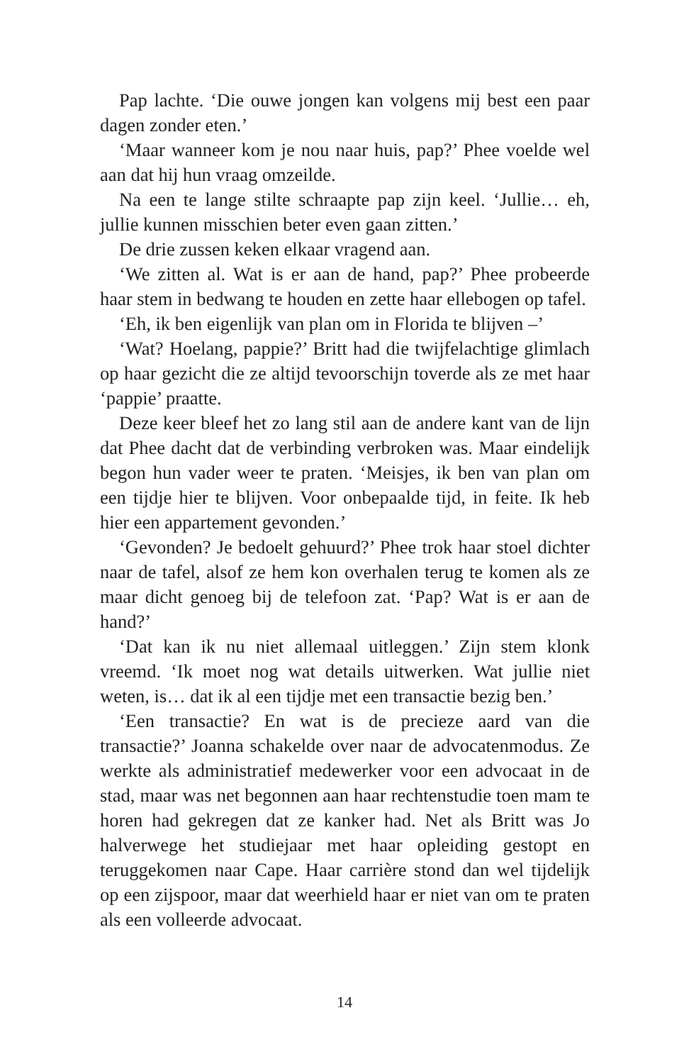Pap lachte. ‘Die ouwe jongen kan volgens mij best een paar dagen zonder eten.’
‘Maar wanneer kom je nou naar huis, pap?’ Phee voelde wel aan dat hij hun vraag omzeilde.
Na een te lange stilte schraapte pap zijn keel. ‘Jullie… eh, jullie kunnen misschien beter even gaan zitten.’
De drie zussen keken elkaar vragend aan.
‘We zitten al. Wat is er aan de hand, pap?’ Phee probeerde haar stem in bedwang te houden en zette haar ellebogen op tafel.
‘Eh, ik ben eigenlijk van plan om in Florida te blijven –’
‘Wat? Hoelang, pappie?’ Britt had die twijfelachtige glimlach op haar gezicht die ze altijd tevoorschijn toverde als ze met haar ‘pappie’ praatte.
Deze keer bleef het zo lang stil aan de andere kant van de lijn dat Phee dacht dat de verbinding verbroken was. Maar eindelijk begon hun vader weer te praten. ‘Meisjes, ik ben van plan om een tijdje hier te blijven. Voor onbepaalde tijd, in feite. Ik heb hier een appartement gevonden.’
‘Gevonden? Je bedoelt gehuurd?’ Phee trok haar stoel dichter naar de tafel, alsof ze hem kon overhalen terug te komen als ze maar dicht genoeg bij de telefoon zat. ‘Pap? Wat is er aan de hand?’
‘Dat kan ik nu niet allemaal uitleggen.’ Zijn stem klonk vreemd. ‘Ik moet nog wat details uitwerken. Wat jullie niet weten, is… dat ik al een tijdje met een transactie bezig ben.’
‘Een transactie? En wat is de precieze aard van die transactie?’ Joanna schakelde over naar de advocatenmodus. Ze werkte als administratief medewerker voor een advocaat in de stad, maar was net begonnen aan haar rechtenstudie toen mam te horen had gekregen dat ze kanker had. Net als Britt was Jo halverwege het studiejaar met haar opleiding gestopt en teruggekomen naar Cape. Haar carrière stond dan wel tijdelijk op een zijspoor, maar dat weerhield haar er niet van om te praten als een volleerde advocaat.
14